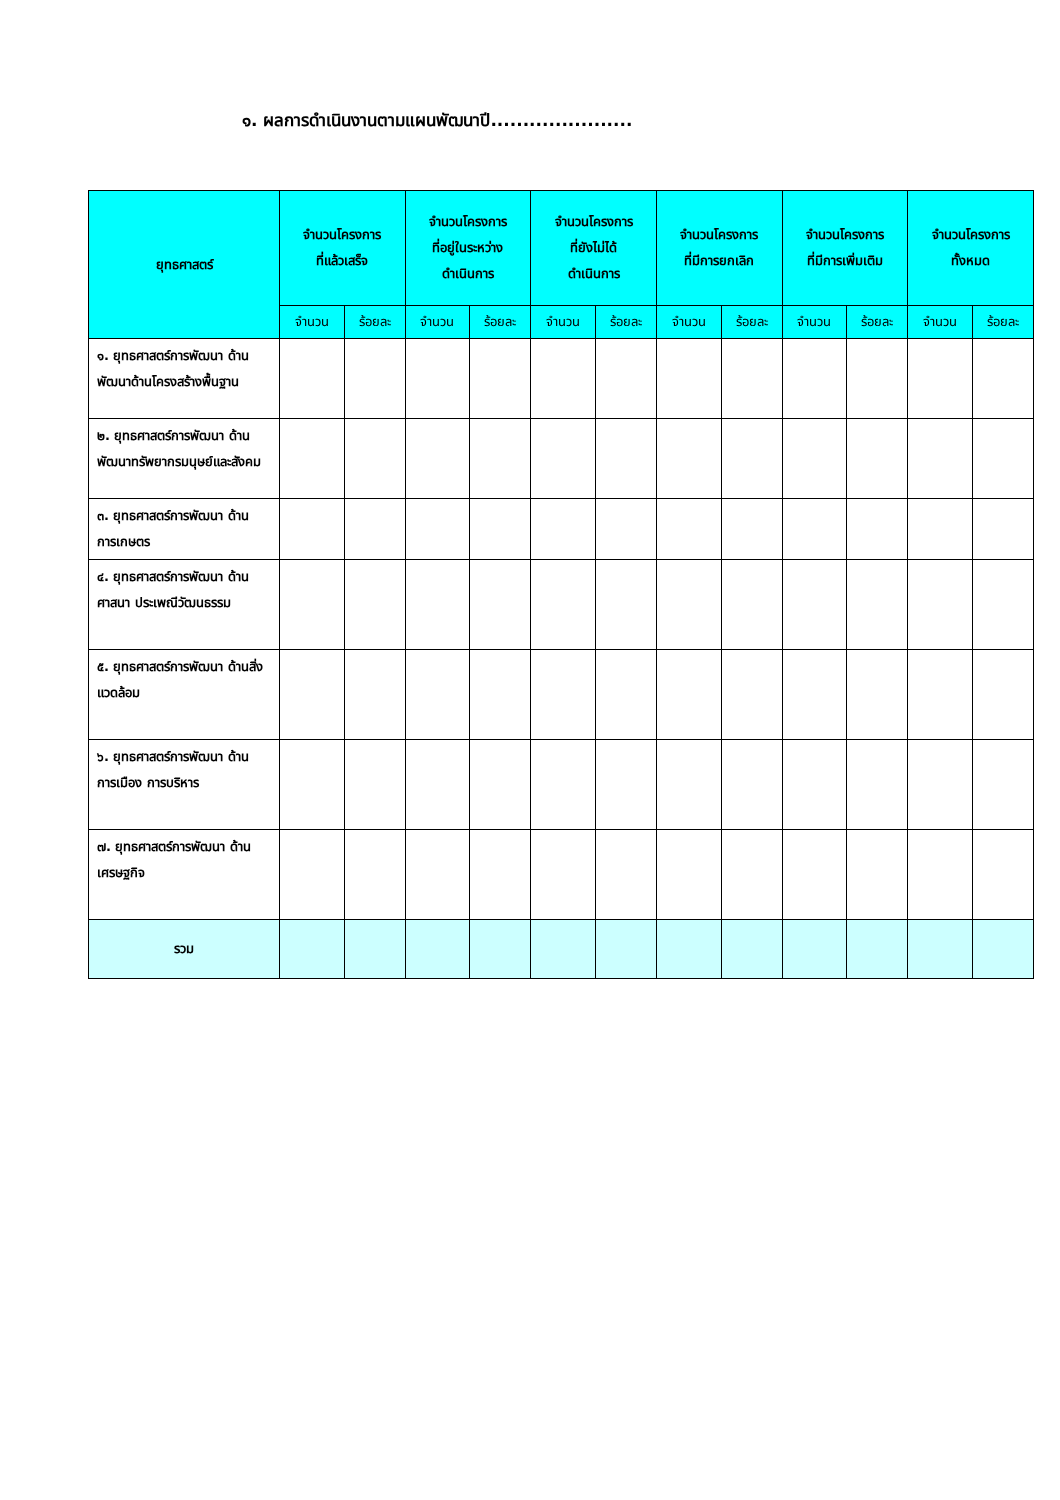๑. ผลการดำเนินงานตามแผนพัฒนาปี......................
| ยุทธศาสตร์ | จำนวนโครงการ ที่แล้วเสร็จ | | จำนวนโครงการ ที่อยู่ในระหว่าง ดำเนินการ | | จำนวนโครงการ ที่ยังไม่ได้ ดำเนินการ | | จำนวนโครงการ ที่มีการยกเลิก | | จำนวนโครงการ ที่มีการเพิ่มเติม | | จำนวนโครงการ ทั้งหมด | |
| --- | --- | --- | --- | --- | --- | --- | --- | --- | --- | --- | --- | --- |
| | จำนวน | ร้อยละ | จำนวน | ร้อยละ | จำนวน | ร้อยละ | จำนวน | ร้อยละ | จำนวน | ร้อยละ | จำนวน | ร้อยละ |
| ๑. ยุทธศาสตร์การพัฒนา ด้านพัฒนาด้านโครงสร้างพื้นฐาน | | | | | | | | | | | | |
| ๒. ยุทธศาสตร์การพัฒนา ด้านพัฒนาทรัพยากรมนุษย์และสังคม | | | | | | | | | | | | |
| ๓. ยุทธศาสตร์การพัฒนา ด้านการเกษตร | | | | | | | | | | | | |
| ๔. ยุทธศาสตร์การพัฒนา ด้านศาสนา ประเพณีวัฒนธรรม | | | | | | | | | | | | |
| ๕. ยุทธศาสตร์การพัฒนา ด้านสิ่งแวดล้อม | | | | | | | | | | | | |
| ๖. ยุทธศาสตร์การพัฒนา ด้านการเมือง การบริหาร | | | | | | | | | | | | |
| ๗. ยุทธศาสตร์การพัฒนา ด้านเศรษฐกิจ | | | | | | | | | | | | |
| รวม | | | | | | | | | | | | |